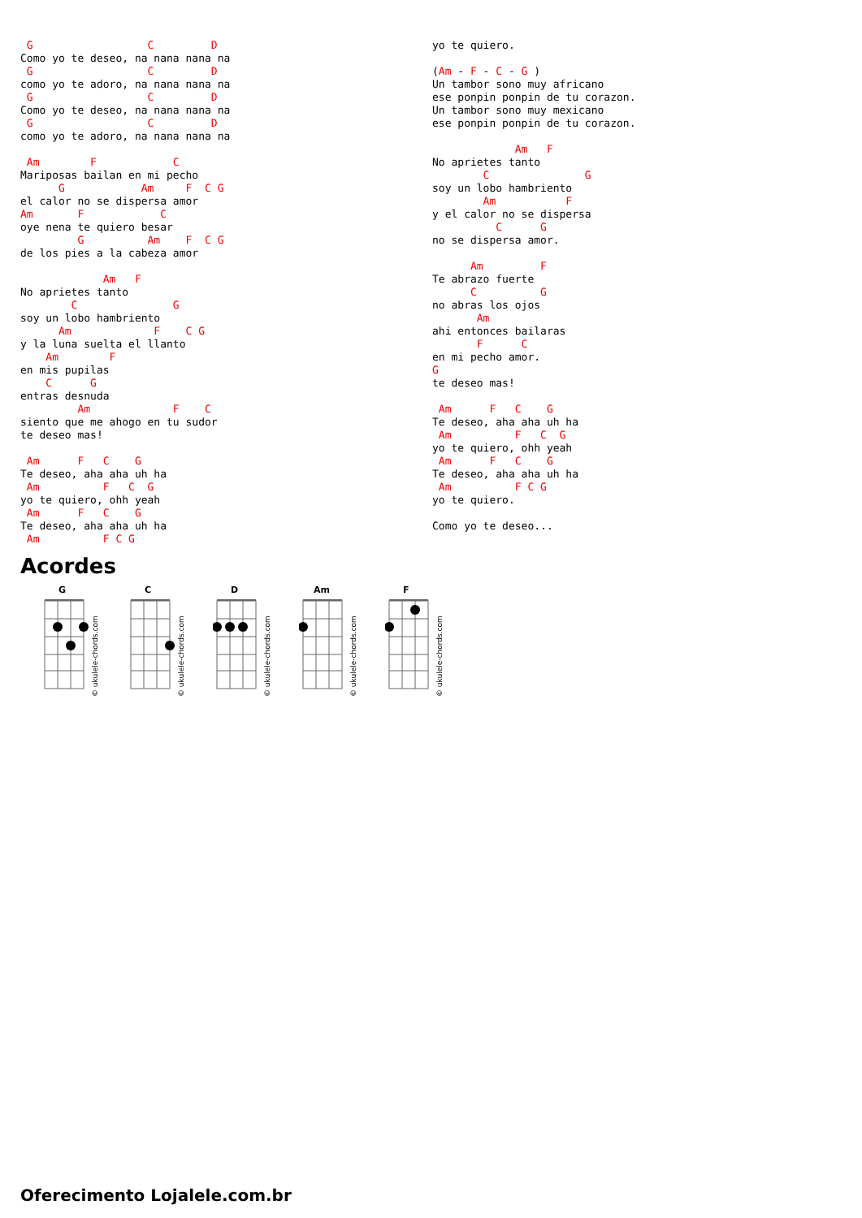G                  C         D
Como yo te deseo, na nana nana na
 G                  C         D
como yo te adoro, na nana nana na
 G                  C         D
Como yo te deseo, na nana nana na
 G                  C         D
como yo te adoro, na nana nana na

 Am        F            C
Mariposas bailan en mi pecho
      G            Am     F  C G
el calor no se dispersa amor
Am       F            C
oye nena te quiero besar
         G          Am    F  C G
de los pies a la cabeza amor

             Am   F
No aprietes tanto
        C               G
soy un lobo hambriento
      Am             F    C G
y la luna suelta el llanto
    Am        F
en mis pupilas
    C      G
entras desnuda
         Am             F    C
siento que me ahogo en tu sudor
te deseo mas!

 Am      F   C    G
Te deseo, aha aha uh ha
 Am          F   C  G
yo te quiero, ohh yeah
 Am      F   C    G
Te deseo, aha aha uh ha
 Am          F C G
yo te quiero.

(Am - F - C - G )
Un tambor sono muy africano
ese ponpin ponpin de tu corazon.
Un tambor sono muy mexicano
ese ponpin ponpin de tu corazon.

             Am   F
No aprietes tanto
        C               G
soy un lobo hambriento
        Am           F
y el calor no se dispersa
          C      G
no se dispersa amor.

      Am         F
Te abrazo fuerte
      C          G
no abras los ojos
       Am
ahi entonces bailaras
       F      C
en mi pecho amor.
G
te deseo mas!

 Am      F   C    G
Te deseo, aha aha uh ha
 Am          F   C  G
yo te quiero, ohh yeah
 Am      F   C    G
Te deseo, aha aha uh ha
 Am          F C G
yo te quiero.

Como yo te deseo...
Acordes
G
© ukulele-chords.com
C
© ukulele-chords.com
D
© ukulele-chords.com
Am
© ukulele-chords.com
F
© ukulele-chords.com
Oferecimento Lojalele.com.br